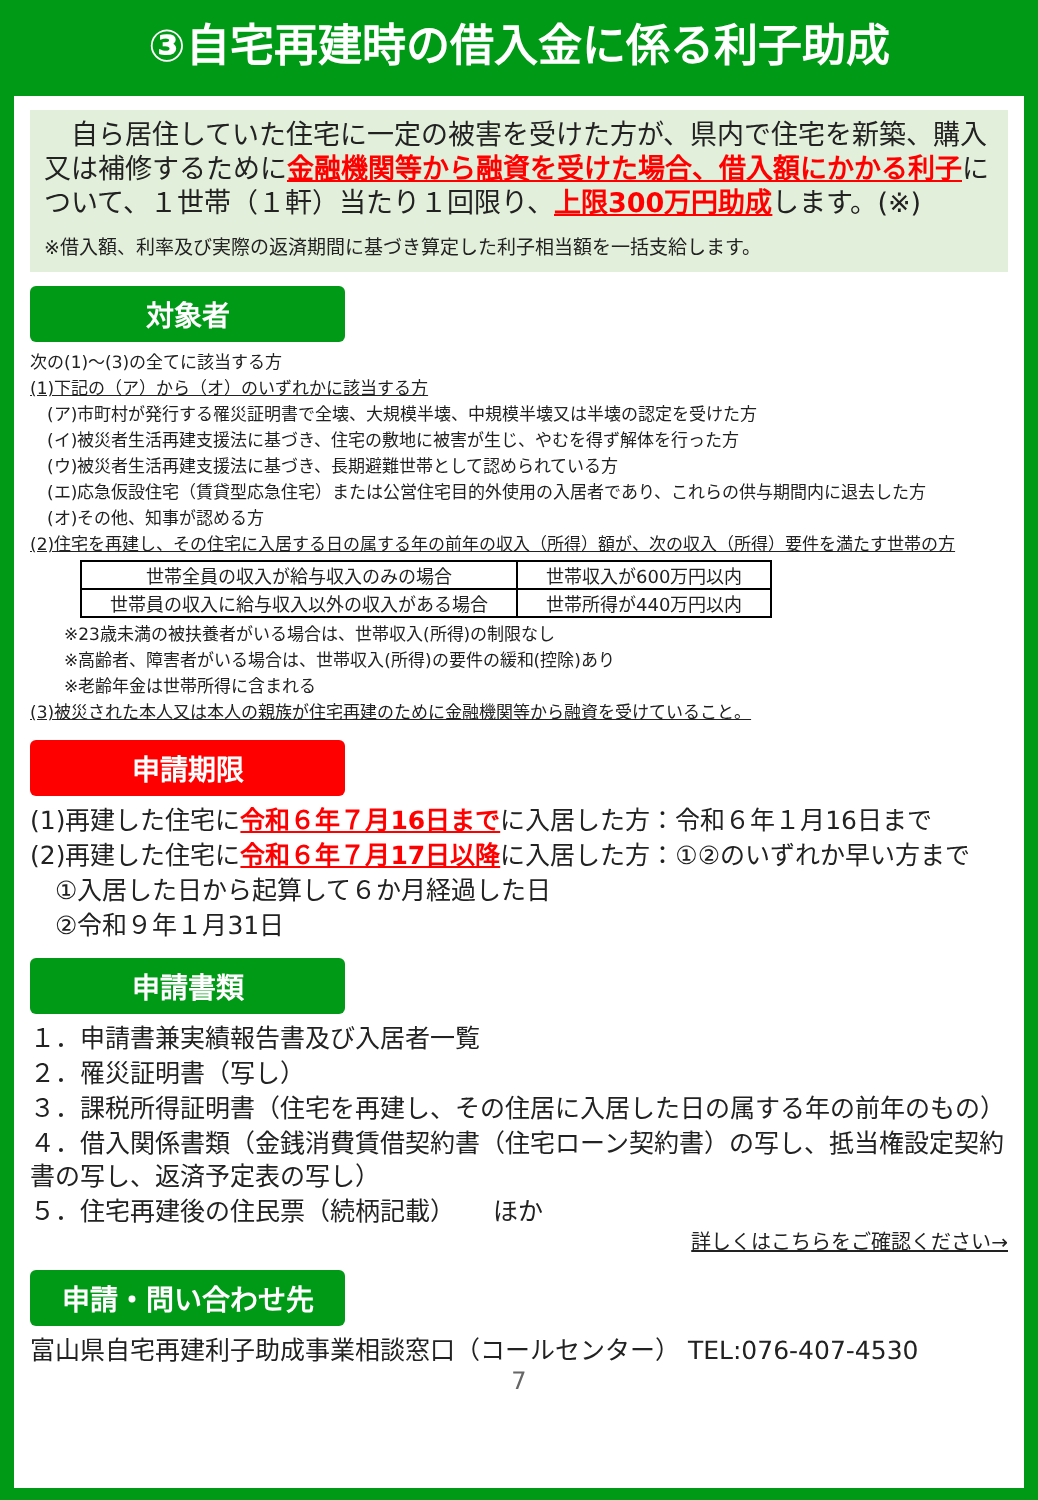③自宅再建時の借入金に係る利子助成
　自ら居住していた住宅に一定の被害を受けた方が、県内で住宅を新築、購入又は補修するために金融機関等から融資を受けた場合、借入額にかかる利子について、１世帯（１軒）当たり１回限り、上限300万円助成します。(※)
※借入額、利率及び実際の返済期間に基づき算定した利子相当額を一括支給します。
対象者
次の(1)～(3)の全てに該当する方
(1)下記の（ア）から（オ）のいずれかに該当する方
　(ア)市町村が発行する罹災証明書で全壊、大規模半壊、中規模半壊又は半壊の認定を受けた方
　(イ)被災者生活再建支援法に基づき、住宅の敷地に被害が生じ、やむを得ず解体を行った方
　(ウ)被災者生活再建支援法に基づき、長期避難世帯として認められている方
　(エ)応急仮設住宅（賃貸型応急住宅）または公営住宅目的外使用の入居者であり、これらの供与期間内に退去した方
　(オ)その他、知事が認める方
(2)住宅を再建し、その住宅に入居する日の属する年の前年の収入（所得）額が、次の収入（所得）要件を満たす世帯の方
| 世帯全員の収入が給与収入のみの場合 | 世帯収入が600万円以内 |
| 世帯員の収入に給与収入以外の収入がある場合 | 世帯所得が440万円以内 |
　　※23歳未満の被扶養者がいる場合は、世帯収入(所得)の制限なし
　　※高齢者、障害者がいる場合は、世帯収入(所得)の要件の緩和(控除)あり
　　※老齢年金は世帯所得に含まれる
(3)被災された本人又は本人の親族が住宅再建のために金融機関等から融資を受けていること。
申請期限
(1)再建した住宅に令和６年７月16日までに入居した方：令和６年１月16日まで
(2)再建した住宅に令和６年７月17日以降に入居した方：①②のいずれか早い方まで
　①入居した日から起算して６か月経過した日
　②令和９年１月31日
申請書類
１．申請書兼実績報告書及び入居者一覧
２．罹災証明書（写し）
３．課税所得証明書（住宅を再建し、その住居に入居した日の属する年の前年のもの）
４．借入関係書類（金銭消費賃借契約書（住宅ローン契約書）の写し、抵当権設定契約書の写し、返済予定表の写し）
５．住宅再建後の住民票（続柄記載）　　ほか
詳しくはこちらをご確認ください→
申請・問い合わせ先
富山県自宅再建利子助成事業相談窓口（コールセンター） TEL:076-407-4530
7